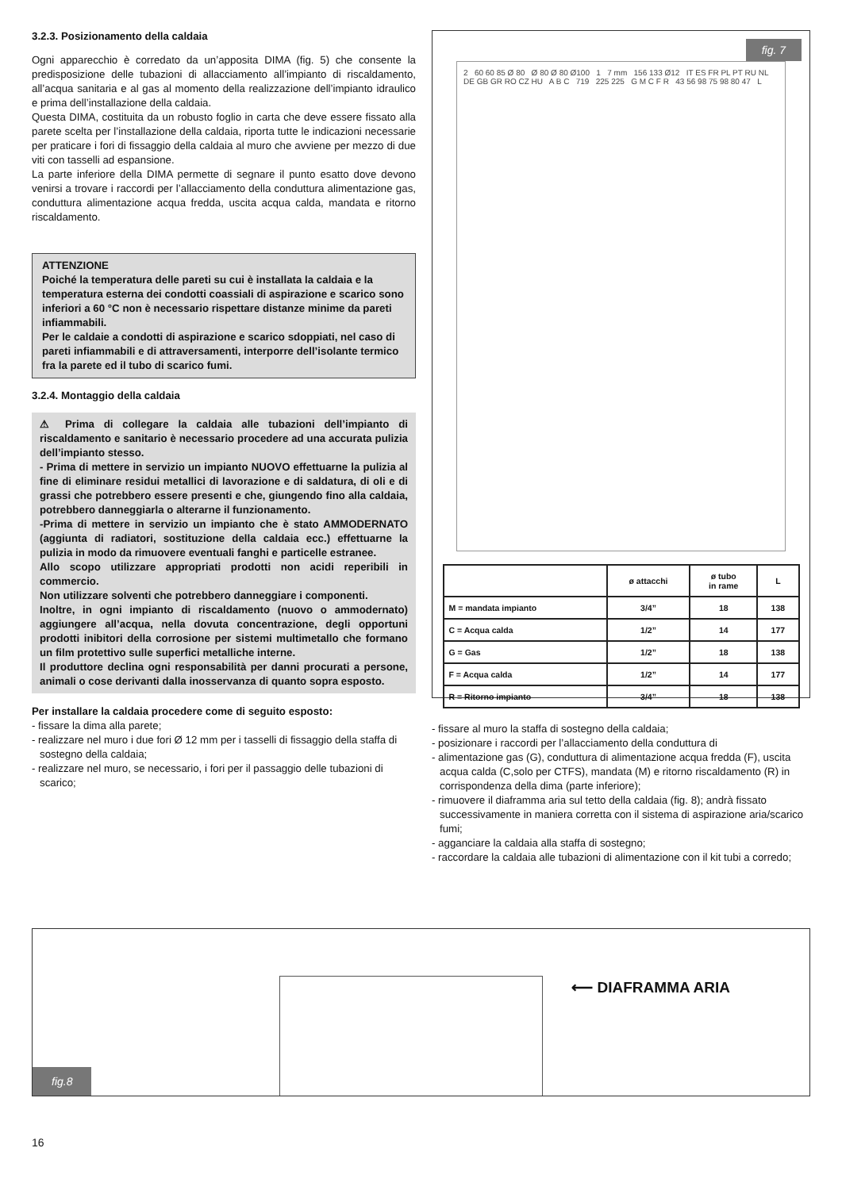3.2.3. Posizionamento della caldaia
Ogni apparecchio è corredato da un’apposita DIMA (fig. 5) che consente la predisposizione delle tubazioni di allacciamento all’impianto di riscaldamento, all’acqua sanitaria e al gas al momento della realizzazione dell’impianto idraulico e prima dell’installazione della caldaia.
Questa DIMA, costituita da un robusto foglio in carta che deve essere fissato alla parete scelta per l’installazione della caldaia, riporta tutte le indicazioni necessarie per praticare i fori di fissaggio della caldaia al muro che avviene per mezzo di due viti con tasselli ad espansione.
La parte inferiore della DIMA permette di segnare il punto esatto dove devono venirsi a trovare i raccordi per l’allacciamento della conduttura alimentazione gas, conduttura alimentazione acqua fredda, uscita acqua calda, mandata e ritorno riscaldamento.
ATTENZIONE
Poiché la temperatura delle pareti su cui è installata la caldaia e la temperatura esterna dei condotti coassiali di aspirazione e scarico sono inferiori a 60 °C non è necessario rispettare distanze minime da pareti infiammabili.
Per le caldaie a condotti di aspirazione e scarico sdoppiati, nel caso di pareti infiammabili e di attraversamenti, interporre dell’isolante termico fra la parete ed il tubo di scarico fumi.
3.2.4. Montaggio della caldaia
⚠ Prima di collegare la caldaia alle tubazioni dell’impianto di riscaldamento e sanitario è necessario procedere ad una accurata pulizia dell’impianto stesso.
- Prima di mettere in servizio un impianto NUOVO effettuarne la pulizia al fine di eliminare residui metallici di lavorazione e di saldatura, di oli e di grassi che potrebbero essere presenti e che, giungendo fino alla caldaia, potrebbero danneggiarla o alterarne il funzionamento.
-Prima di mettere in servizio un impianto che è stato AMMODERNATO (aggiunta di radiatori, sostituzione della caldaia ecc.) effettuarne la pulizia in modo da rimuovere eventuali fanghi e particelle estranee.
Allo scopo utilizzare appropriati prodotti non acidi reperibili in commercio.
Non utilizzare solventi che potrebbero danneggiare i componenti.
Inoltre, in ogni impianto di riscaldamento (nuovo o ammodernato) aggiungere all’acqua, nella dovuta concentrazione, degli opportuni prodotti inibitori della corrosione per sistemi multimetallo che formano un film protettivo sulle superfici metalliche interne.
Il produttore declina ogni responsabilità per danni procurati a persone, animali o cose derivanti dalla inosservanza di quanto sopra esposto.
Per installare la caldaia procedere come di seguito esposto:
- fissare la dima alla parete;
- realizzare nel muro i due fori Ø 12 mm per i tasselli di fissaggio della staffa di sostegno della caldaia;
- realizzare nel muro, se necessario, i fori per il passaggio delle tubazioni di scarico;
fig. 7
2 60 60 85 Ø 80 Ø 80 Ø 80 Ø100 1 7 mm 156 133 Ø12 IT ES FR PL PT RU NL DE GB GR RO CZ HU A B C 719 225 225 G M C F R 43 56 98 75 98 80 47 L
| | ø attacchi | ø tubo in rame | L |
| --- | --- | --- | --- |
| M = mandata impianto | 3/4” | 18 | 138 |
| C = Acqua calda | 1/2” | 14 | 177 |
| G = Gas | 1/2” | 18 | 138 |
| F = Acqua calda | 1/2” | 14 | 177 |
| R = Ritorno impianto | 3/4” | 18 | 138 |
- fissare al muro la staffa di sostegno della caldaia;
- posizionare i raccordi per l’allacciamento della conduttura di
- alimentazione gas (G), conduttura di alimentazione acqua fredda (F), uscita acqua calda (C,solo per CTFS), mandata (M) e ritorno riscaldamento (R) in corrispondenza della dima (parte inferiore);
- rimuovere il diaframma aria sul tetto della caldaia (fig. 8); andrà fissato successivamente in maniera corretta con il sistema di aspirazione aria/scarico fumi;
- agganciare la caldaia alla staffa di sostegno;
- raccordare la caldaia alle tubazioni di alimentazione con il kit tubi a corredo;
fig.8
⟵ DIAFRAMMA ARIA
16